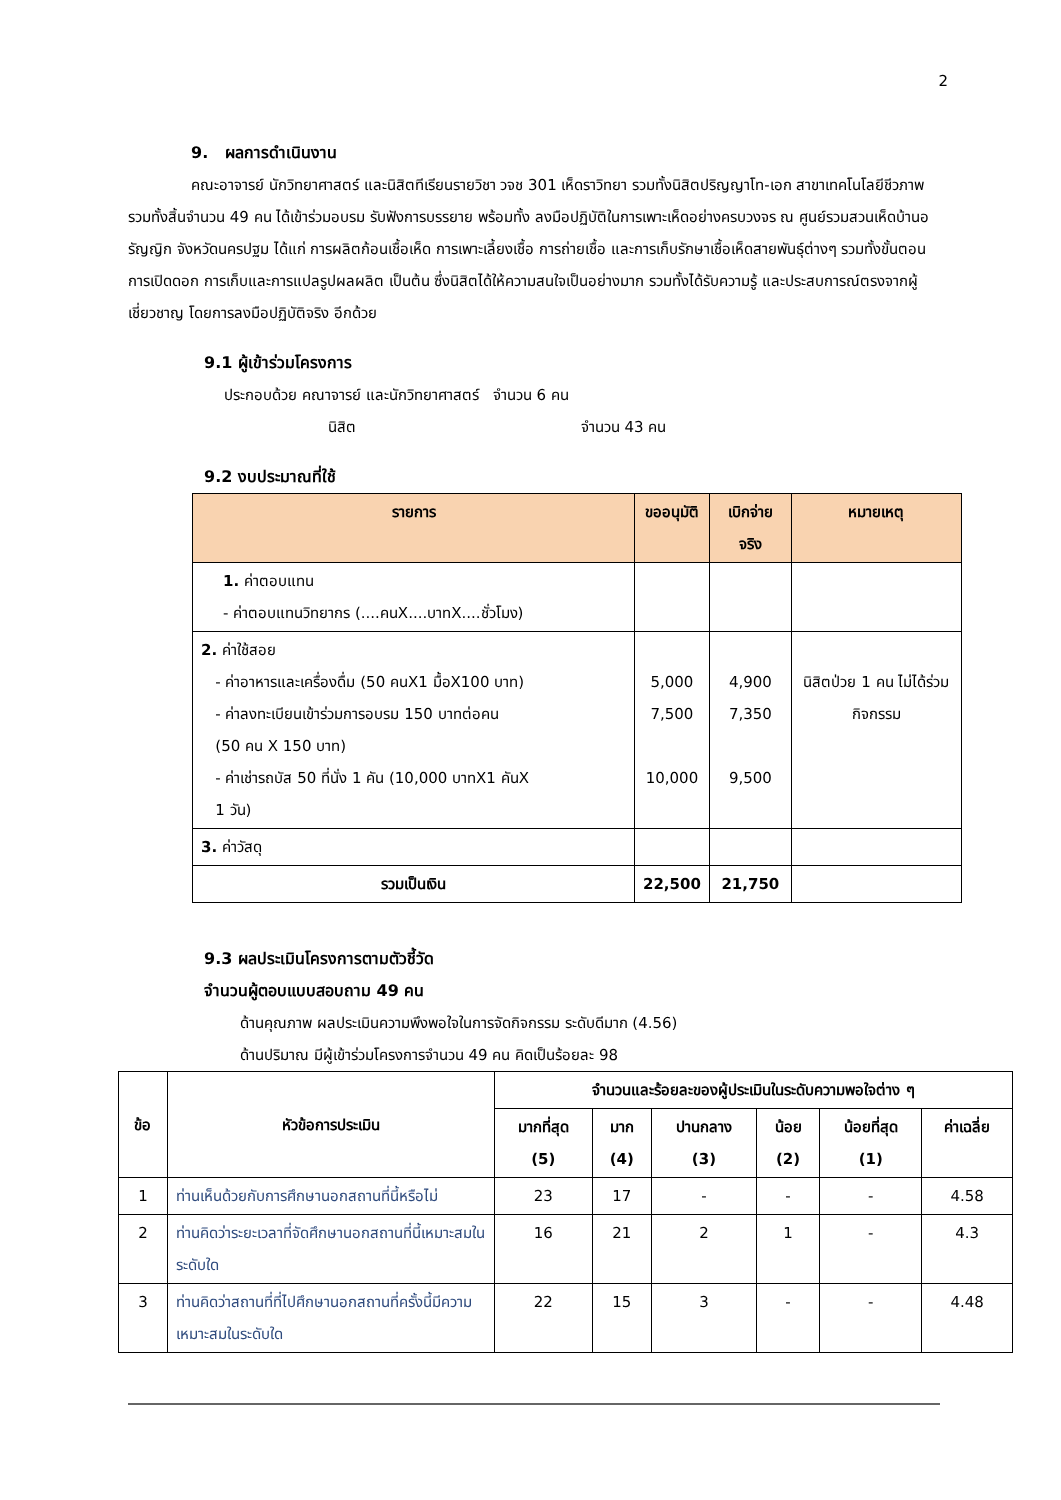2
9. ผลการดำเนินงาน
คณะอาจารย์ นักวิทยาศาสตร์ และนิสิตทีเรียนรายวิชา วจช 301 เห็ดราวิทยา รวมทั้งนิสิตปริญญาโท-เอก สาขาเทคโนโลยีชีวภาพ รวมทั้งสิ้นจำนวน 49 คน ได้เข้าร่วมอบรม รับฟังการบรรยาย พร้อมทั้ง ลงมือปฏิบัติในการเพาะเห็ดอย่างครบวงจร ณ ศูนย์รวมสวนเห็ดบ้านอรัญญิก จังหวัดนครปฐม ได้แก่ การผลิตก้อนเชื้อเห็ด การเพาะเลี้ยงเชื้อ การถ่ายเชื้อ และการเก็บรักษาเชื้อเห็ดสายพันธุ์ต่างๆ รวมทั้งขั้นตอนการเปิดดอก การเก็บและการแปลรูปผลผลิต เป็นต้น ซึ่งนิสิตได้ให้ความสนใจเป็นอย่างมาก รวมทั้งได้รับความรู้ และประสบการณ์ตรงจากผู้เชี่ยวชาญ โดยการลงมือปฏิบัติจริง อีกด้วย
9.1 ผู้เข้าร่วมโครงการ
ประกอบด้วย คณาจารย์ และนักวิทยาศาสตร์ จำนวน 6 คน
นิสิต จำนวน 43 คน
9.2 งบประมาณที่ใช้
| รายการ | ขออนุมัติ | เบิกจ่ายจริง | หมายเหตุ |
| --- | --- | --- | --- |
| 1. ค่าตอบแทน - ค่าตอบแทนวิทยากร (....คนX....บาทX....ชั่วโมง) | | | |
| 2. ค่าใช้สอย - ค่าอาหารและเครื่องดื่ม (50 คนX1 มื้อX100 บาท) - ค่าลงทะเบียนเข้าร่วมการอบรม 150 บาทต่อคน (50 คน X 150 บาท) - ค่าเช่ารถบัส 50 ที่นั่ง 1 คัน (10,000 บาทX1 คันX 1 วัน) | 5,000 7,500 10,000 | 4,900 7,350 9,500 | นิสิตป่วย 1 คน ไม่ได้ร่วมกิจกรรม |
| 3. ค่าวัสดุ | | | |
| รวมเป็นเงิน | 22,500 | 21,750 | |
9.3 ผลประเมินโครงการตามตัวชี้วัด
จำนวนผู้ตอบแบบสอบถาม 49 คน
ด้านคุณภาพ ผลประเมินความพึงพอใจในการจัดกิจกรรม ระดับดีมาก (4.56)
ด้านปริมาณ มีผู้เข้าร่วมโครงการจำนวน 49 คน คิดเป็นร้อยละ 98
| ข้อ | หัวข้อการประเมิน | จำนวนและร้อยละของผู้ประเมินในระดับความพอใจต่าง ๆ | | | | | |
| --- | --- | --- | --- | --- | --- | --- | --- |
| | | มากที่สุด (5) | มาก (4) | ปานกลาง (3) | น้อย (2) | น้อยที่สุด (1) | ค่าเฉลี่ย |
| 1 | ท่านเห็นด้วยกับการศึกษานอกสถานที่นี้หรือไม่ | 23 | 17 | - | - | - | 4.58 |
| 2 | ท่านคิดว่าระยะเวลาที่จัดศึกษานอกสถานที่นี้เหมาะสมในระดับใด | 16 | 21 | 2 | 1 | - | 4.3 |
| 3 | ท่านคิดว่าสถานที่ที่ไปศึกษานอกสถานที่ครั้งนี้มีความเหมาะสมในระดับใด | 22 | 15 | 3 | - | - | 4.48 |